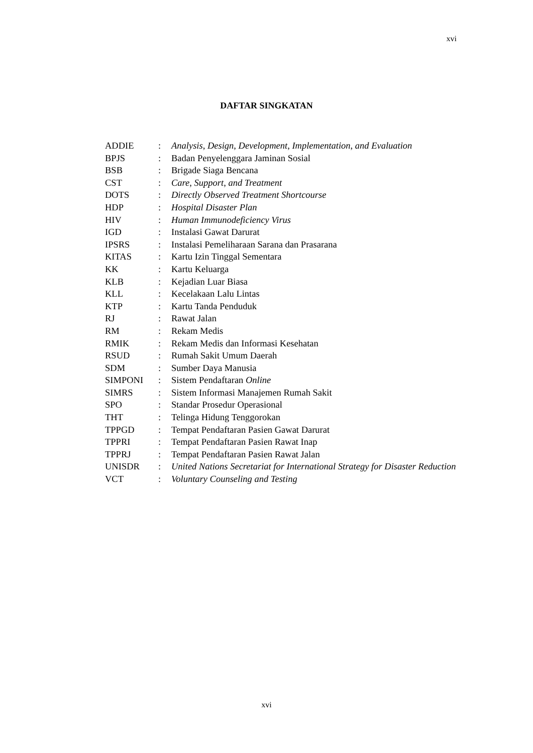xvi
DAFTAR SINGKATAN
| ADDIE | : | Analysis, Design, Development, Implementation , and Evaluation |
| BPJS | : | Badan Penyelenggara Jaminan Sosial |
| BSB | : | Brigade Siaga Bencana |
| CST | : | Care, Support, and Treatment |
| DOTS | : | Directly Observed Treatment Shortcourse |
| HDP | : | Hospital Disaster Plan |
| HIV | : | Human Immunodeficiency Virus |
| IGD | : | Instalasi Gawat Darurat |
| IPSRS | : | Instalasi Pemeliharaan Sarana dan Prasarana |
| KITAS | : | Kartu Izin Tinggal Sementara |
| KK | : | Kartu Keluarga |
| KLB | : | Kejadian Luar Biasa |
| KLL | : | Kecelakaan Lalu Lintas |
| KTP | : | Kartu Tanda Penduduk |
| RJ | : | Rawat Jalan |
| RM | : | Rekam Medis |
| RMIK | : | Rekam Medis dan Informasi Kesehatan |
| RSUD | : | Rumah Sakit Umum Daerah |
| SDM | : | Sumber Daya Manusia |
| SIMPONI | : | Sistem Pendaftaran Online |
| SIMRS | : | Sistem Informasi Manajemen Rumah Sakit |
| SPO | : | Standar Prosedur Operasional |
| THT | : | Telinga Hidung Tenggorokan |
| TPPGD | : | Tempat Pendaftaran Pasien Gawat Darurat |
| TPPRI | : | Tempat Pendaftaran Pasien Rawat Inap |
| TPPRJ | : | Tempat Pendaftaran Pasien Rawat Jalan |
| UNISDR | : | United Nations Secretariat for International Strategy for Disaster Reduction |
| VCT | : | Voluntary Counseling and Testing |
xvi